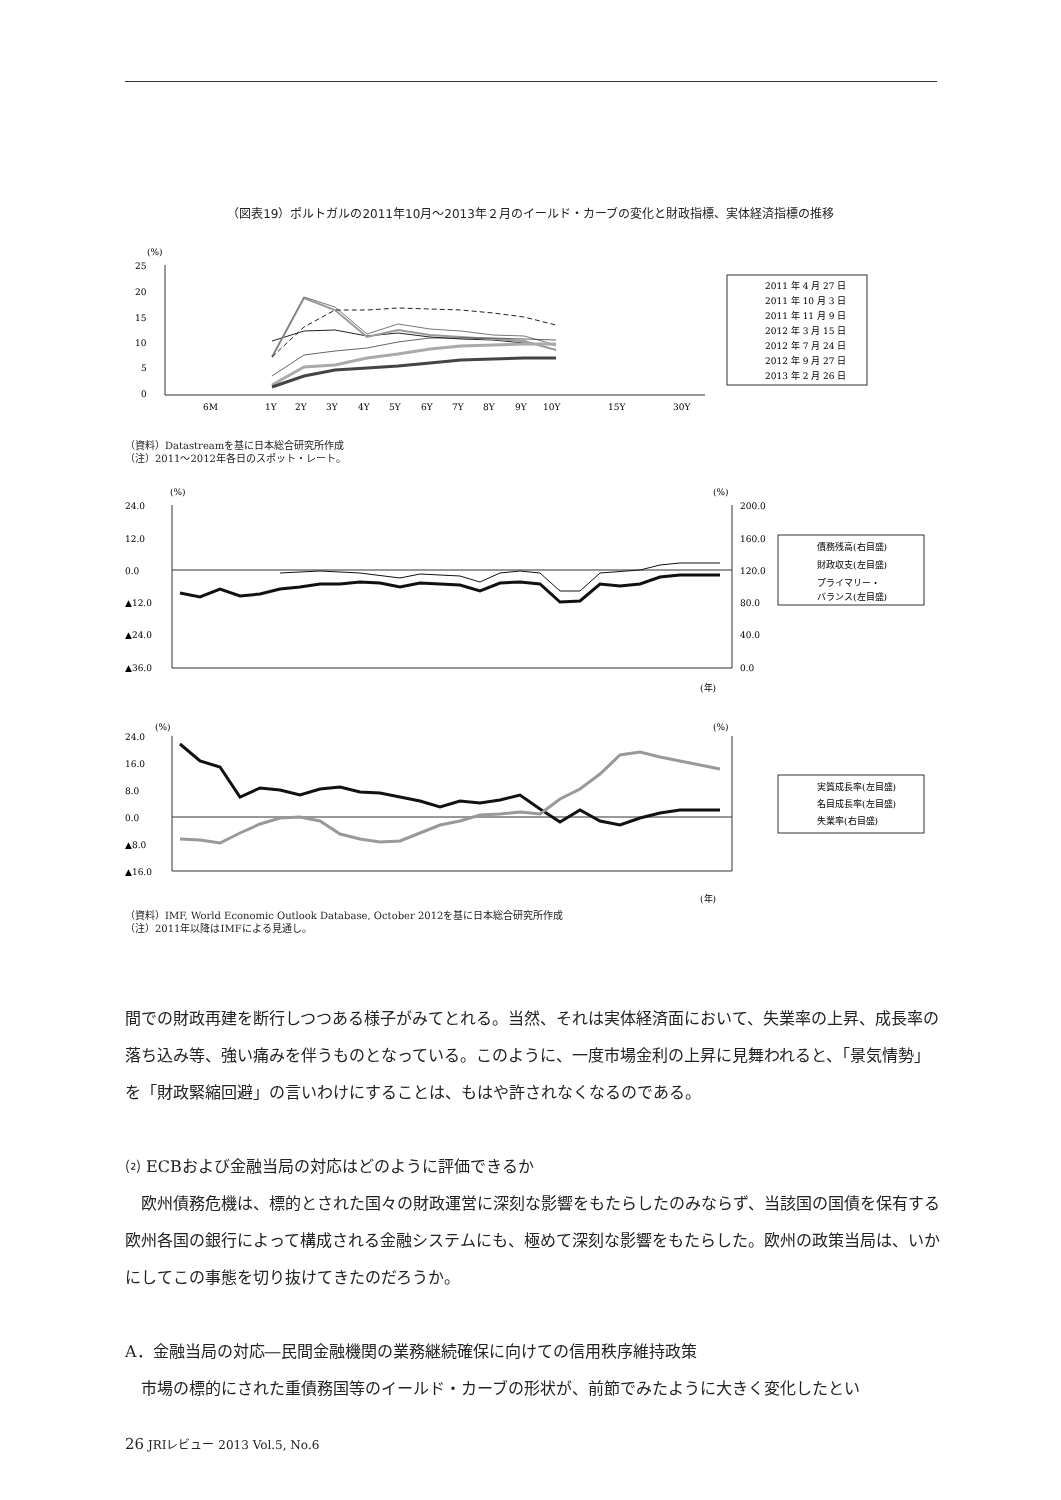（図表19）ポルトガルの2011年10月～2013年２月のイールド・カーブの変化と財政指標、実体経済指標の推移
(%)
25
20
15
10
5
0
6M
1Y
2Y
3Y
4Y
5Y
6Y
7Y
8Y
9Y
10Y
15Y
30Y
2011 年 4 月 27 日
2011 年 10 月 3 日
2011 年 11 月 9 日
2012 年 3 月 15 日
2012 年 7 月 24 日
2012 年 9 月 27 日
2013 年 2 月 26 日
（資料）Datastreamを基に日本総合研究所作成
（注）2011～2012年各日のスポット・レート。
(%)
(%)
24.0
12.0
0.0
▲12.0
▲24.0
▲36.0
200.0
160.0
120.0
80.0
40.0
0.0
債務残高(右目盛)
財政収支(左目盛)
プライマリー・
バランス(左目盛)
(年)
(%)
(%)
24.0
16.0
8.0
0.0
▲8.0
▲16.0
実質成長率(左目盛)
名目成長率(左目盛)
失業率(右目盛)
(年)
（資料）IMF, World Economic Outlook Database, October 2012を基に日本総合研究所作成
（注）2011年以降はIMFによる見通し。
間での財政再建を断行しつつある様子がみてとれる。当然、それは実体経済面において、失業率の上昇、成長率の落ち込み等、強い痛みを伴うものとなっている。このように、一度市場金利の上昇に見舞われると、「景気情勢」を「財政緊縮回避」の言いわけにすることは、もはや許されなくなるのである。
⑵ ECBおよび金融当局の対応はどのように評価できるか
　欧州債務危機は、標的とされた国々の財政運営に深刻な影響をもたらしたのみならず、当該国の国債を保有する欧州各国の銀行によって構成される金融システムにも、極めて深刻な影響をもたらした。欧州の政策当局は、いかにしてこの事態を切り抜けてきたのだろうか。
A．金融当局の対応―民間金融機関の業務継続確保に向けての信用秩序維持政策
　市場の標的にされた重債務国等のイールド・カーブの形状が、前節でみたように大きく変化したとい
26 JRIレビュー 2013 Vol.5, No.6